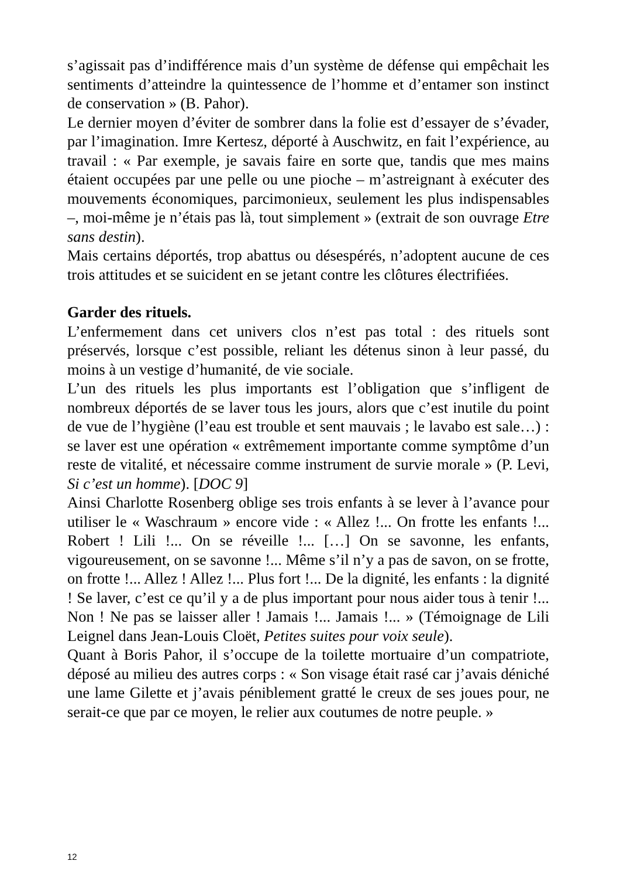s’agissait pas d’indifférence mais d’un système de défense qui empêchait les sentiments d’atteindre la quintessence de l’homme et d’entamer son instinct de conservation » (B. Pahor).
Le dernier moyen d’éviter de sombrer dans la folie est d’essayer de s’évader, par l’imagination. Imre Kertesz, déporté à Auschwitz, en fait l’expérience, au travail : « Par exemple, je savais faire en sorte que, tandis que mes mains étaient occupées par une pelle ou une pioche – m’astreignant à exécuter des mouvements économiques, parcimonieux, seulement les plus indispensables –, moi-même je n’étais pas là, tout simplement » (extrait de son ouvrage Etre sans destin).
Mais certains déportés, trop abattus ou désespérés, n’adoptent aucune de ces trois attitudes et se suicident en se jetant contre les clôtures électrifiées.
Garder des rituels.
L’enfermement dans cet univers clos n’est pas total : des rituels sont préservés, lorsque c’est possible, reliant les détenus sinon à leur passé, du moins à un vestige d’humanité, de vie sociale.
L’un des rituels les plus importants est l’obligation que s’infligent de nombreux déportés de se laver tous les jours, alors que c’est inutile du point de vue de l’hygiène (l’eau est trouble et sent mauvais ; le lavabo est sale…) : se laver est une opération « extrêmement importante comme symptôme d’un reste de vitalité, et nécessaire comme instrument de survie morale » (P. Levi, Si c’est un homme). [DOC 9]
Ainsi Charlotte Rosenberg oblige ses trois enfants à se lever à l’avance pour utiliser le « Waschraum » encore vide : « Allez !... On frotte les enfants !... Robert ! Lili !... On se réveille !... […] On se savonne, les enfants, vigoureusement, on se savonne !... Même s’il n’y a pas de savon, on se frotte, on frotte !... Allez ! Allez !... Plus fort !... De la dignité, les enfants : la dignité ! Se laver, c’est ce qu’il y a de plus important pour nous aider tous à tenir !... Non ! Ne pas se laisser aller ! Jamais !... Jamais !... » (Témoignage de Lili Leignel dans Jean-Louis Cloët, Petites suites pour voix seule).
Quant à Boris Pahor, il s’occupe de la toilette mortuaire d’un compatriote, déposé au milieu des autres corps : « Son visage était rasé car j’avais déniché une lame Gilette et j’avais péniblement gratté le creux de ses joues pour, ne serait-ce que par ce moyen, le relier aux coutumes de notre peuple. »
12